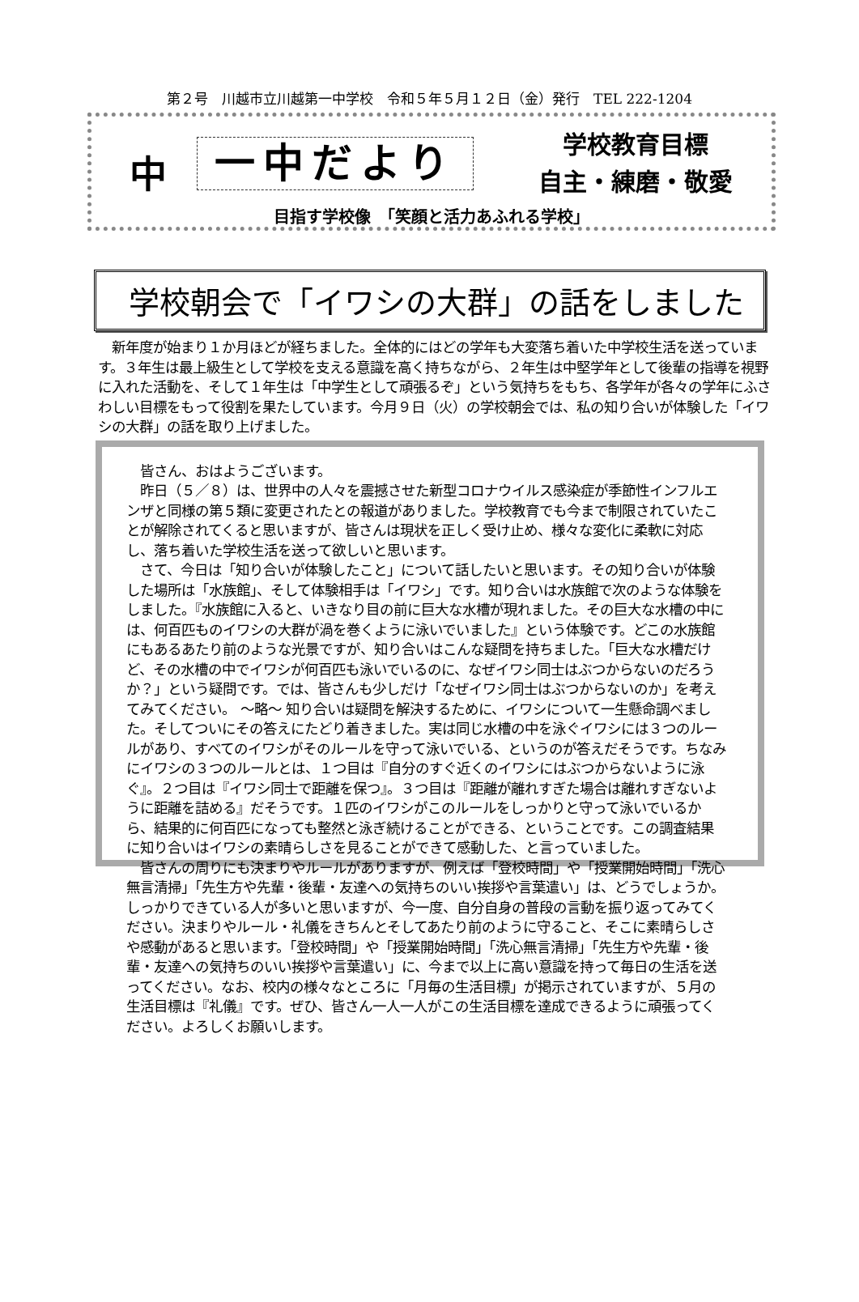第２号　川越市立川越第一中学校　令和５年５月１２日（金）発行　TEL 222-1204
中
一中だより
学校教育目標
自主・練磨・敬愛
目指す学校像　「笑顔と活力あふれる学校」
学校朝会で「イワシの大群」の話をしました
　新年度が始まり１か月ほどが経ちました。全体的にはどの学年も大変落ち着いた中学校生活を送っています。３年生は最上級生として学校を支える意識を高く持ちながら、２年生は中堅学年として後輩の指導を視野に入れた活動を、そして１年生は「中学生として頑張るぞ」という気持ちをもち、各学年が各々の学年にふさわしい目標をもって役割を果たしています。今月９日（火）の学校朝会では、私の知り合いが体験した「イワシの大群」の話を取り上げました。
　皆さん、おはようございます。
　昨日（５／８）は、世界中の人々を震撼させた新型コロナウイルス感染症が季節性インフルエンザと同様の第５類に変更されたとの報道がありました。学校教育でも今まで制限されていたことが解除されてくると思いますが、皆さんは現状を正しく受け止め、様々な変化に柔軟に対応し、落ち着いた学校生活を送って欲しいと思います。
　さて、今日は「知り合いが体験したこと」について話したいと思います。その知り合いが体験した場所は「水族館」、そして体験相手は「イワシ」です。知り合いは水族館で次のような体験をしました。『水族館に入ると、いきなり目の前に巨大な水槽が現れました。その巨大な水槽の中には、何百匹ものイワシの大群が渦を巻くように泳いでいました』という体験です。どこの水族館にもあるあたり前のような光景ですが、知り合いはこんな疑問を持ちました。「巨大な水槽だけど、その水槽の中でイワシが何百匹も泳いでいるのに、なぜイワシ同士はぶつからないのだろうか？」という疑問です。では、皆さんも少しだけ「なぜイワシ同士はぶつからないのか」を考えてみてください。 ～略～ 知り合いは疑問を解決するために、イワシについて一生懸命調べました。そしてついにその答えにたどり着きました。実は同じ水槽の中を泳ぐイワシには３つのルールがあり、すべてのイワシがそのルールを守って泳いでいる、というのが答えだそうです。ちなみにイワシの３つのルールとは、１つ目は『自分のすぐ近くのイワシにはぶつからないように泳ぐ』。２つ目は『イワシ同士で距離を保つ』。３つ目は『距離が離れすぎた場合は離れすぎないように距離を詰める』だそうです。１匹のイワシがこのルールをしっかりと守って泳いでいるから、結果的に何百匹になっても整然と泳ぎ続けることができる、ということです。この調査結果に知り合いはイワシの素晴らしさを見ることができて感動した、と言っていました。
　皆さんの周りにも決まりやルールがありますが、例えば「登校時間」や「授業開始時間」「洗心無言清掃」「先生方や先輩・後輩・友達への気持ちのいい挨拶や言葉遣い」は、どうでしょうか。しっかりできている人が多いと思いますが、今一度、自分自身の普段の言動を振り返ってみてください。決まりやルール・礼儀をきちんとそしてあたり前のように守ること、そこに素晴らしさや感動があると思います。「登校時間」や「授業開始時間」「洗心無言清掃」「先生方や先輩・後輩・友達への気持ちのいい挨拶や言葉遣い」に、今まで以上に高い意識を持って毎日の生活を送ってください。なお、校内の様々なところに「月毎の生活目標」が掲示されていますが、５月の生活目標は『礼儀』です。ぜひ、皆さん一人一人がこの生活目標を達成できるように頑張ってください。よろしくお願いします。